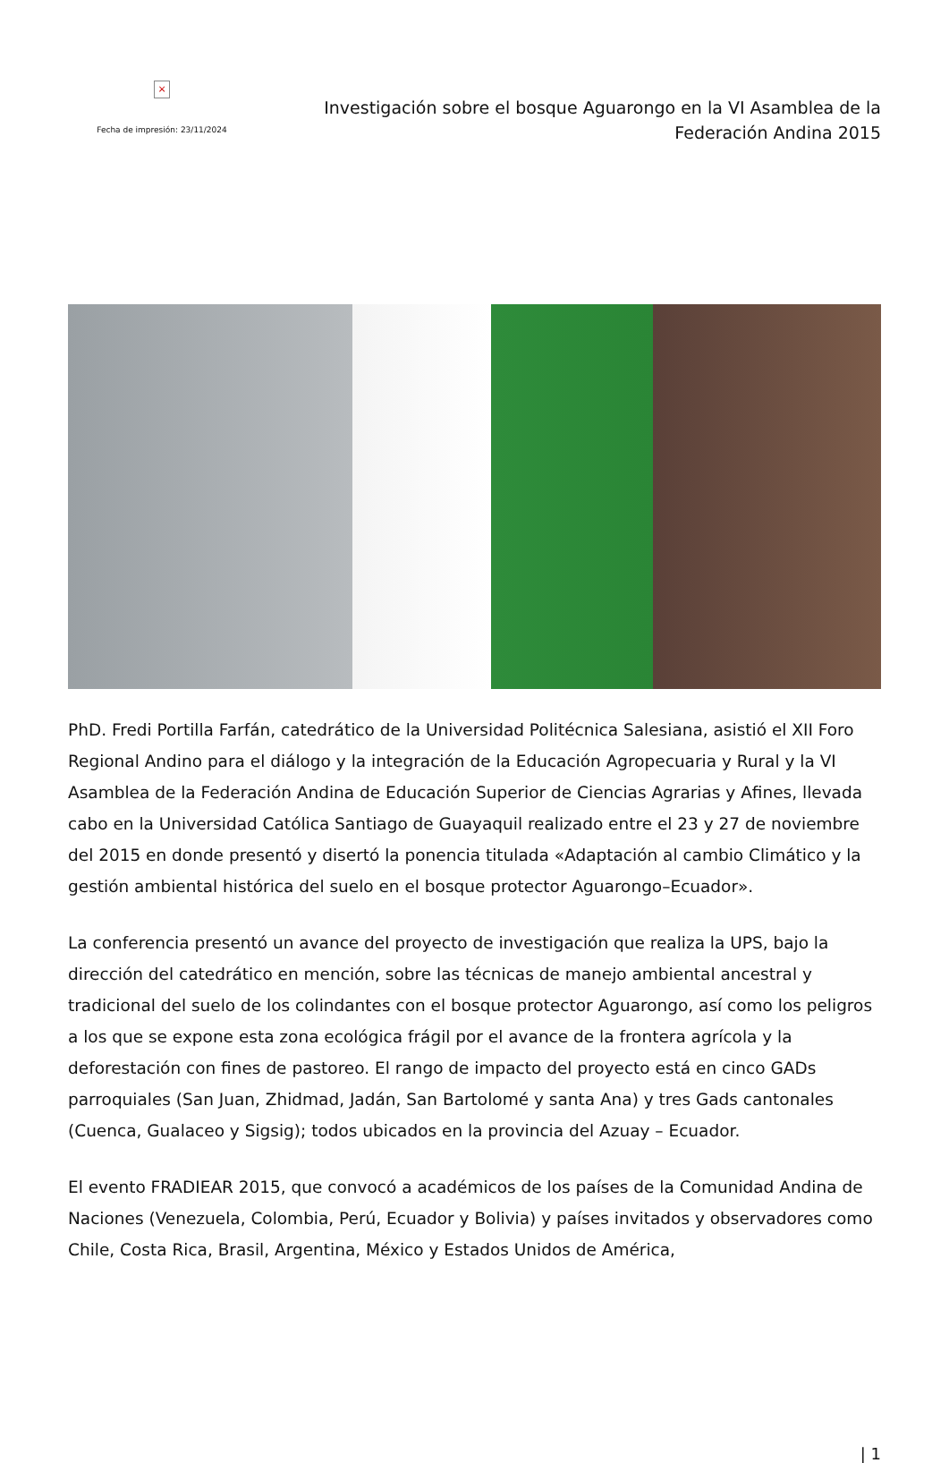×
Fecha de impresión: 23/11/2024
Investigación sobre el bosque Aguarongo en la VI Asamblea de la Federación Andina 2015
PhD. Fredi Portilla Farfán, catedrático de la Universidad Politécnica Salesiana, asistió el XII Foro Regional Andino para el diálogo y la integración de la Educación Agropecuaria y Rural y la VI Asamblea de la Federación Andina de Educación Superior de Ciencias Agrarias y Afines, llevada cabo en la Universidad Católica Santiago de Guayaquil realizado entre el 23 y 27 de noviembre del 2015 en donde presentó y disertó la ponencia titulada «Adaptación al cambio Climático y la gestión ambiental histórica del suelo en el bosque protector Aguarongo–Ecuador».
La conferencia presentó un avance del proyecto de investigación que realiza la UPS, bajo la dirección del catedrático en mención, sobre las técnicas de manejo ambiental ancestral y tradicional del suelo de los colindantes con el bosque protector Aguarongo, así como los peligros a los que se expone esta zona ecológica frágil por el avance de la frontera agrícola y la deforestación con fines de pastoreo. El rango de impacto del proyecto está en cinco GADs parroquiales (San Juan, Zhidmad, Jadán, San Bartolomé y santa Ana) y tres Gads cantonales (Cuenca, Gualaceo y Sigsig); todos ubicados en la provincia del Azuay – Ecuador.
El evento FRADIEAR 2015, que convocó a académicos de los países de la Comunidad Andina de Naciones (Venezuela, Colombia, Perú, Ecuador y Bolivia) y países invitados y observadores como Chile, Costa Rica, Brasil, Argentina, México y Estados Unidos de América,
| 1